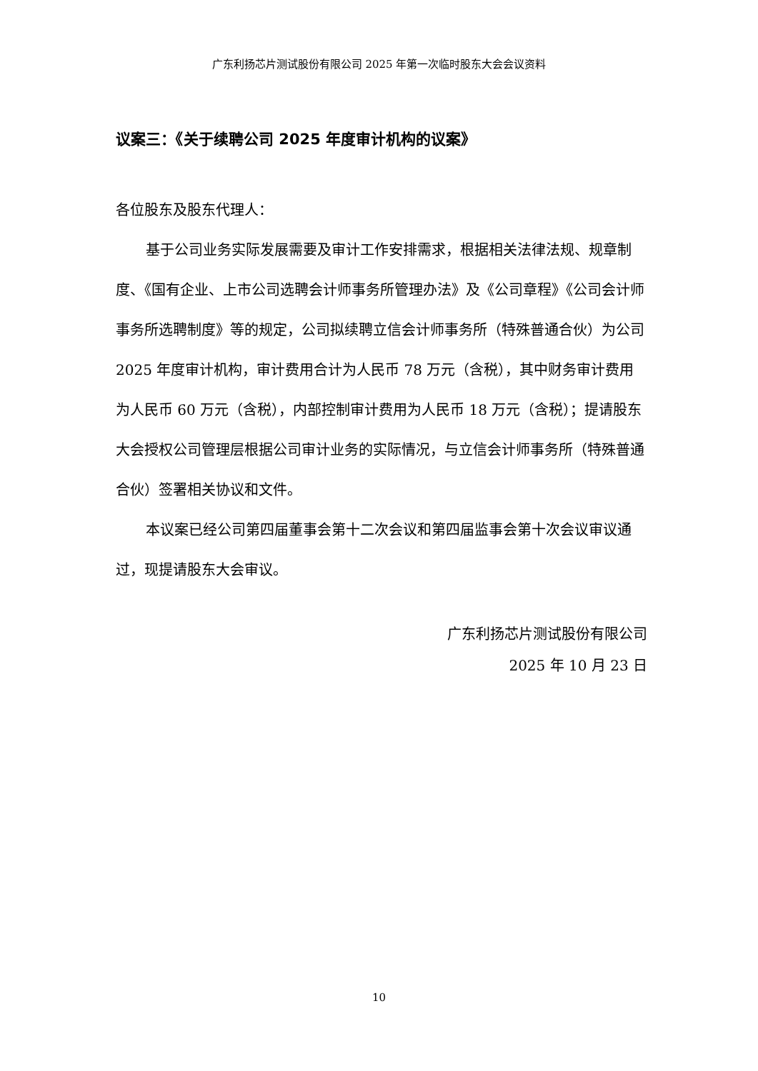广东利扬芯片测试股份有限公司 2025 年第一次临时股东大会会议资料
议案三：《关于续聘公司 2025 年度审计机构的议案》
各位股东及股东代理人：
基于公司业务实际发展需要及审计工作安排需求，根据相关法律法规、规章制度、《国有企业、上市公司选聘会计师事务所管理办法》及《公司章程》《公司会计师事务所选聘制度》等的规定，公司拟续聘立信会计师事务所（特殊普通合伙）为公司 2025 年度审计机构，审计费用合计为人民币 78 万元（含税），其中财务审计费用为人民币 60 万元（含税），内部控制审计费用为人民币 18 万元（含税）；提请股东大会授权公司管理层根据公司审计业务的实际情况，与立信会计师事务所（特殊普通合伙）签署相关协议和文件。
本议案已经公司第四届董事会第十二次会议和第四届监事会第十次会议审议通过，现提请股东大会审议。
广东利扬芯片测试股份有限公司
2025 年 10 月 23 日
10